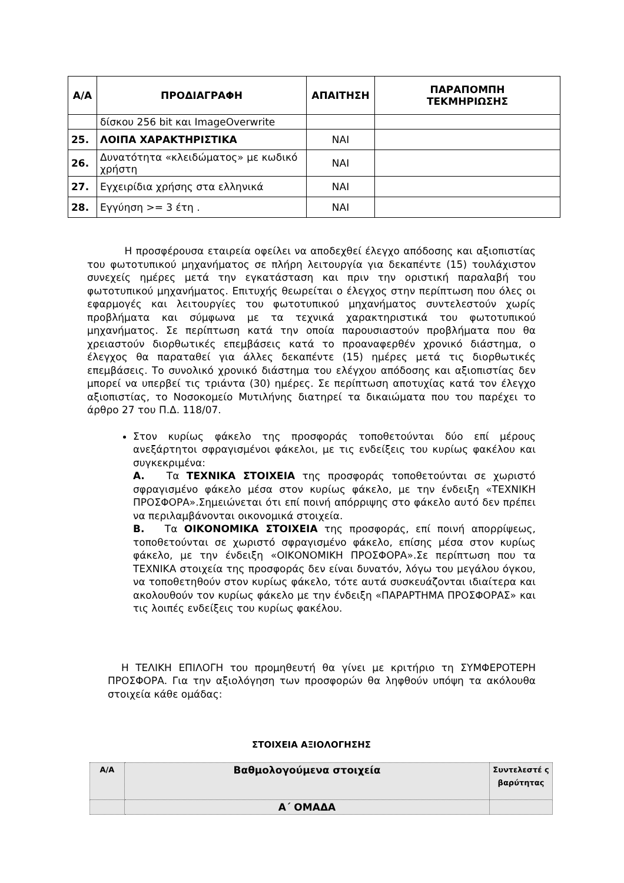| Α/Α | ΠΡΟΔΙΑΓΡΑΦΗ | ΑΠΑΙΤΗΣΗ | ΠΑΡΑΠΟΜΠΗ ΤΕΚΜΗΡΙΩΣΗΣ |
| --- | --- | --- | --- |
| | δίσκου 256 bit και ImageOverwrite | | |
| 25. | ΛΟΙΠΑ ΧΑΡΑΚΤΗΡΙΣΤΙΚΑ | ΝΑΙ | |
| 26. | Δυνατότητα «κλειδώματος» με κωδικό χρήστη | ΝΑΙ | |
| 27. | Εγχειρίδια χρήσης στα ελληνικά | ΝΑΙ | |
| 28. | Εγγύηση >= 3 έτη . | ΝΑΙ | |
Η προσφέρουσα εταιρεία οφείλει να αποδεχθεί έλεγχο απόδοσης και αξιοπιστίας του φωτοτυπικού μηχανήματος σε πλήρη λειτουργία για δεκαπέντε (15) τουλάχιστον συνεχείς ημέρες μετά την εγκατάσταση και πριν την οριστική παραλαβή του φωτοτυπικού μηχανήματος. Επιτυχής θεωρείται ο έλεγχος στην περίπτωση που όλες οι εφαρμογές και λειτουργίες του φωτοτυπικού μηχανήματος συντελεστούν χωρίς προβλήματα και σύμφωνα με τα τεχνικά χαρακτηριστικά του φωτοτυπικού μηχανήματος. Σε περίπτωση κατά την οποία παρουσιαστούν προβλήματα που θα χρειαστούν διορθωτικές επεμβάσεις κατά το προαναφερθέν χρονικό διάστημα, ο έλεγχος θα παραταθεί για άλλες δεκαπέντε (15) ημέρες μετά τις διορθωτικές επεμβάσεις. Το συνολικό χρονικό διάστημα του ελέγχου απόδοσης και αξιοπιστίας δεν μπορεί να υπερβεί τις τριάντα (30) ημέρες. Σε περίπτωση αποτυχίας κατά τον έλεγχο αξιοπιστίας, το Νοσοκομείο Μυτιλήνης διατηρεί τα δικαιώματα που του παρέχει το άρθρο 27 του Π.Δ. 118/07.
Στον κυρίως φάκελο της προσφοράς τοποθετούνται δύο επί μέρους ανεξάρτητοι σφραγισμένοι φάκελοι, με τις ενδείξεις του κυρίως φακέλου και συγκεκριμένα:
Α. Τα ΤΕΧΝΙΚΑ ΣΤΟΙΧΕΙΑ της προσφοράς τοποθετούνται σε χωριστό σφραγισμένο φάκελο μέσα στον κυρίως φάκελο, με την ένδειξη «ΤΕΧΝΙΚΗ ΠΡΟΣΦΟΡΑ».Σημειώνεται ότι επί ποινή απόρριψης στο φάκελο αυτό δεν πρέπει να περιλαμβάνονται οικονομικά στοιχεία.
Β. Τα ΟΙΚΟΝΟΜΙΚΑ ΣΤΟΙΧΕΙΑ της προσφοράς, επί ποινή απορρίψεως, τοποθετούνται σε χωριστό σφραγισμένο φάκελο, επίσης μέσα στον κυρίως φάκελο, με την ένδειξη «ΟΙΚΟΝΟΜΙΚΗ ΠΡΟΣΦΟΡΑ».Σε περίπτωση που τα ΤΕΧΝΙΚΑ στοιχεία της προσφοράς δεν είναι δυνατόν, λόγω του μεγάλου όγκου, να τοποθετηθούν στον κυρίως φάκελο, τότε αυτά συσκευάζονται ιδιαίτερα και ακολουθούν τον κυρίως φάκελο με την ένδειξη «ΠΑΡΑΡΤΗΜΑ ΠΡΟΣΦΟΡΑΣ» και τις λοιπές ενδείξεις του κυρίως φακέλου.
Η ΤΕΛΙΚΗ ΕΠΙΛΟΓΗ του προμηθευτή θα γίνει με κριτήριο τη ΣΥΜΦΕΡΟΤΕΡΗ ΠΡΟΣΦΟΡΑ. Για την αξιολόγηση των προσφορών θα ληφθούν υπόψη τα ακόλουθα στοιχεία κάθε ομάδας:
ΣΤΟΙΧΕΙΑ ΑΞΙΟΛΟΓΗΣΗΣ
| Α/Α | Βαθμολογούμενα στοιχεία | Συντελεστέ ς βαρύτητας |
| | Α΄ ΟΜΑΔΑ | |